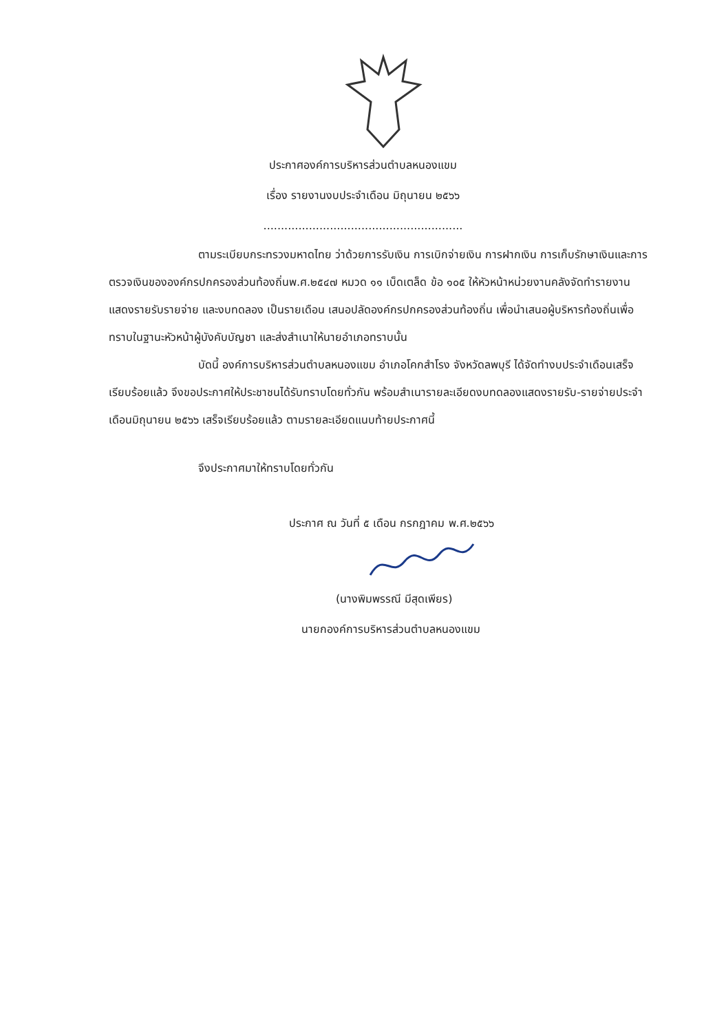ประกาศองค์การบริหารส่วนตำบลหนองแขม
เรื่อง รายงานงบประจำเดือน มิถุนายน ๒๕๖๖
.........................................................
ตามระเบียบกระทรวงมหาดไทย ว่าด้วยการรับเงิน การเบิกจ่ายเงิน การฝากเงิน การเก็บรักษาเงินและการตรวจเงินขององค์กรปกครองส่วนท้องถิ่นพ.ศ.๒๕๔๗ หมวด ๑๑ เบ็ดเตล็ด ข้อ ๑๐๕ ให้หัวหน้าหน่วยงานคลังจัดทำรายงาน แสดงรายรับรายจ่าย และงบทดลอง เป็นรายเดือน เสนอปลัดองค์กรปกครองส่วนท้องถิ่น เพื่อนำเสนอผู้บริหารท้องถิ่นเพื่อทราบในฐานะหัวหน้าผู้บังคับบัญชา และส่งสำเนาให้นายอำเภอทราบนั้น
บัดนี้ องค์การบริหารส่วนตำบลหนองแขม อำเภอโคกสำโรง จังหวัดลพบุรี ได้จัดทำงบประจำเดือนเสร็จเรียบร้อยแล้ว จึงขอประกาศให้ประชาชนได้รับทราบโดยทั่วกัน พร้อมสำเนารายละเอียดงบทดลองแสดงรายรับ-รายจ่ายประจำเดือนมิถุนายน ๒๕๖๖ เสร็จเรียบร้อยแล้ว ตามรายละเอียดแนบท้ายประกาศนี้
จึงประกาศมาให้ทราบโดยทั่วกัน
ประกาศ ณ วันที่ ๕ เดือน กรกฎาคม พ.ศ.๒๕๖๖
(นางพิมพรรณี มีสุดเพียร)
นายกองค์การบริหารส่วนตำบลหนองแขม